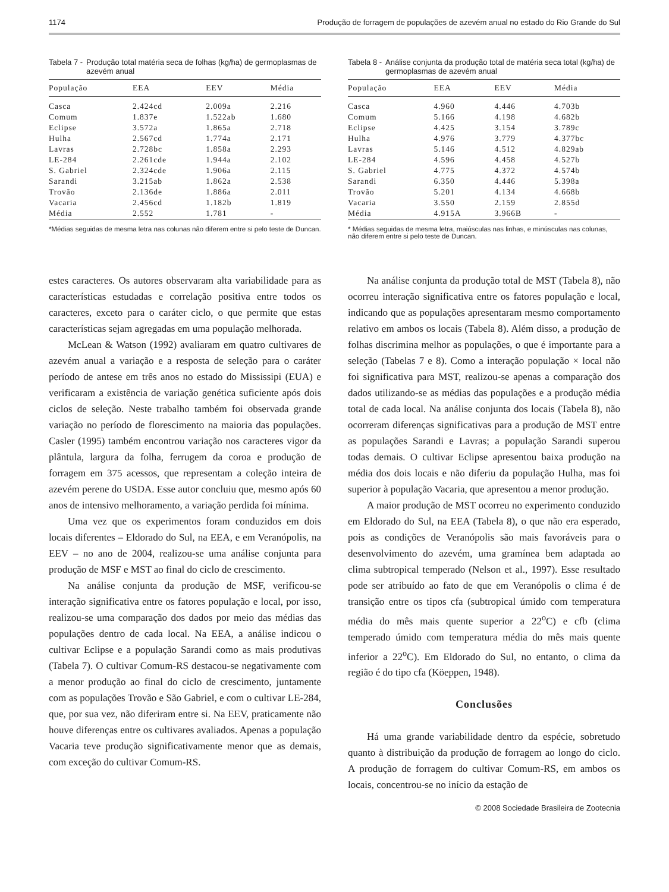1174 Produção de forragem de populações de azevém anual no estado do Rio Grande do Sul
Tabela 7 - Produção total matéria seca de folhas (kg/ha) de germoplasmas de azevém anual
| População | EEA | EEV | Média |
| --- | --- | --- | --- |
| Casca | 2.424cd | 2.009a | 2.216 |
| Comum | 1.837e | 1.522ab | 1.680 |
| Eclipse | 3.572a | 1.865a | 2.718 |
| Hulha | 2.567cd | 1.774a | 2.171 |
| Lavras | 2.728bc | 1.858a | 2.293 |
| LE-284 | 2.261cde | 1.944a | 2.102 |
| S. Gabriel | 2.324cde | 1.906a | 2.115 |
| Sarandi | 3.215ab | 1.862a | 2.538 |
| Trovão | 2.136de | 1.886a | 2.011 |
| Vacaria | 2.456cd | 1.182b | 1.819 |
| Média | 2.552 | 1.781 | - |
*Médias seguidas de mesma letra nas colunas não diferem entre si pelo teste de Duncan.
Tabela 8 - Análise conjunta da produção total de matéria seca total (kg/ha) de germoplasmas de azevém anual
| População | EEA | EEV | Média |
| --- | --- | --- | --- |
| Casca | 4.960 | 4.446 | 4.703b |
| Comum | 5.166 | 4.198 | 4.682b |
| Eclipse | 4.425 | 3.154 | 3.789c |
| Hulha | 4.976 | 3.779 | 4.377bc |
| Lavras | 5.146 | 4.512 | 4.829ab |
| LE-284 | 4.596 | 4.458 | 4.527b |
| S. Gabriel | 4.775 | 4.372 | 4.574b |
| Sarandi | 6.350 | 4.446 | 5.398a |
| Trovão | 5.201 | 4.134 | 4.668b |
| Vacaria | 3.550 | 2.159 | 2.855d |
| Média | 4.915A | 3.966B | - |
* Médias seguidas de mesma letra, maiúsculas nas linhas, e minúsculas nas colunas, não diferem entre si pelo teste de Duncan.
estes caracteres. Os autores observaram alta variabilidade para as características estudadas e correlação positiva entre todos os caracteres, exceto para o caráter ciclo, o que permite que estas características sejam agregadas em uma população melhorada.
McLean & Watson (1992) avaliaram em quatro cultivares de azevém anual a variação e a resposta de seleção para o caráter período de antese em três anos no estado do Mississipi (EUA) e verificaram a existência de variação genética suficiente após dois ciclos de seleção. Neste trabalho também foi observada grande variação no período de florescimento na maioria das populações. Casler (1995) também encontrou variação nos caracteres vigor da plântula, largura da folha, ferrugem da coroa e produção de forragem em 375 acessos, que representam a coleção inteira de azevém perene do USDA. Esse autor concluiu que, mesmo após 60 anos de intensivo melhoramento, a variação perdida foi mínima.
Uma vez que os experimentos foram conduzidos em dois locais diferentes – Eldorado do Sul, na EEA, e em Veranópolis, na EEV – no ano de 2004, realizou-se uma análise conjunta para produção de MSF e MST ao final do ciclo de crescimento.
Na análise conjunta da produção de MSF, verificou-se interação significativa entre os fatores população e local, por isso, realizou-se uma comparação dos dados por meio das médias das populações dentro de cada local. Na EEA, a análise indicou o cultivar Eclipse e a população Sarandi como as mais produtivas (Tabela 7). O cultivar Comum-RS destacou-se negativamente com a menor produção ao final do ciclo de crescimento, juntamente com as populações Trovão e São Gabriel, e com o cultivar LE-284, que, por sua vez, não diferiram entre si. Na EEV, praticamente não houve diferenças entre os cultivares avaliados. Apenas a população Vacaria teve produção significativamente menor que as demais, com exceção do cultivar Comum-RS.
Na análise conjunta da produção total de MST (Tabela 8), não ocorreu interação significativa entre os fatores população e local, indicando que as populações apresentaram mesmo comportamento relativo em ambos os locais (Tabela 8). Além disso, a produção de folhas discrimina melhor as populações, o que é importante para a seleção (Tabelas 7 e 8). Como a interação população × local não foi significativa para MST, realizou-se apenas a comparação dos dados utilizando-se as médias das populações e a produção média total de cada local. Na análise conjunta dos locais (Tabela 8), não ocorreram diferenças significativas para a produção de MST entre as populações Sarandi e Lavras; a população Sarandi superou todas demais. O cultivar Eclipse apresentou baixa produção na média dos dois locais e não diferiu da população Hulha, mas foi superior à população Vacaria, que apresentou a menor produção.
A maior produção de MST ocorreu no experimento conduzido em Eldorado do Sul, na EEA (Tabela 8), o que não era esperado, pois as condições de Veranópolis são mais favoráveis para o desenvolvimento do azevém, uma gramínea bem adaptada ao clima subtropical temperado (Nelson et al., 1997). Esse resultado pode ser atribuído ao fato de que em Veranópolis o clima é de transição entre os tipos cfa (subtropical úmido com temperatura média do mês mais quente superior a 22<sup>o</sup>C) e cfb (clima temperado úmido com temperatura média do mês mais quente inferior a 22<sup>o</sup>C). Em Eldorado do Sul, no entanto, o clima da região é do tipo cfa (Köeppen, 1948).
Conclusões
Há uma grande variabilidade dentro da espécie, sobretudo quanto à distribuição da produção de forragem ao longo do ciclo. A produção de forragem do cultivar Comum-RS, em ambos os locais, concentrou-se no início da estação de
© 2008 Sociedade Brasileira de Zootecnia